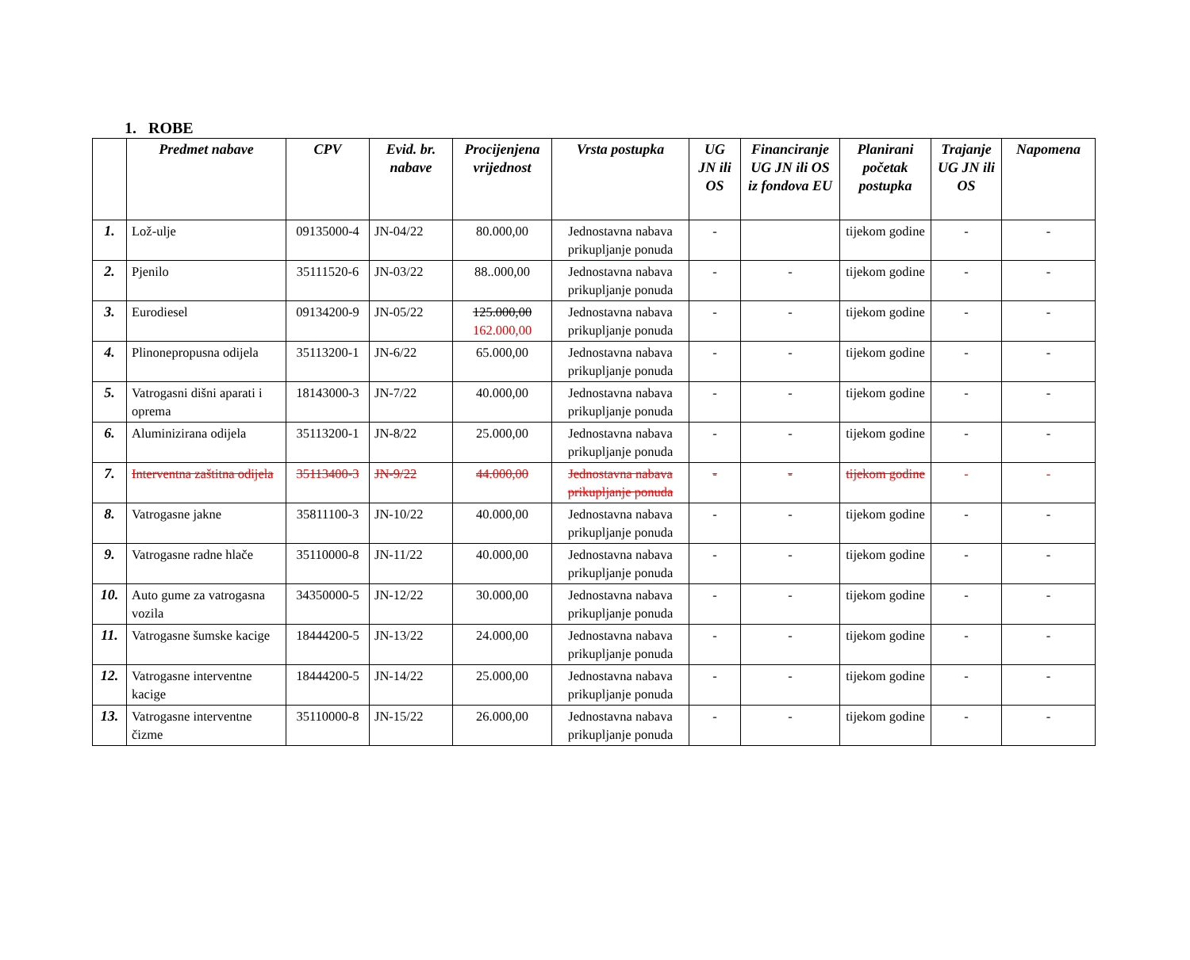1. ROBE
| | Predmet nabave | CPV | Evid. br. nabave | Procijenjena vrijednost | Vrsta postupka | UG JN ili OS | Financiranje UG JN ili OS iz fondova EU | Planirani početak postupka | Trajanje UG JN ili OS | Napomena |
| --- | --- | --- | --- | --- | --- | --- | --- | --- | --- | --- |
| 1. | Lož-ulje | 09135000-4 | JN-04/22 | 80.000,00 | Jednostavna nabava prikupljanje ponuda | - | | tijekom godine | - | - |
| 2. | Pjenilo | 35111520-6 | JN-03/22 | 88..000,00 | Jednostavna nabava prikupljanje ponuda | - | - | tijekom godine | - | - |
| 3. | Eurodiesel | 09134200-9 | JN-05/22 | 125.000,00 162.000,00 | Jednostavna nabava prikupljanje ponuda | - | - | tijekom godine | - | - |
| 4. | Plinonepropusna odijela | 35113200-1 | JN-6/22 | 65.000,00 | Jednostavna nabava prikupljanje ponuda | - | - | tijekom godine | - | - |
| 5. | Vatrogasni dišni aparati i oprema | 18143000-3 | JN-7/22 | 40.000,00 | Jednostavna nabava prikupljanje ponuda | - | - | tijekom godine | - | - |
| 6. | Aluminizirana odijela | 35113200-1 | JN-8/22 | 25.000,00 | Jednostavna nabava prikupljanje ponuda | - | - | tijekom godine | - | - |
| 7. | Interventna zaštitna odijela | 35113400-3 | JN-9/22 | 44.000,00 | Jednostavna nabava prikupljanje ponuda | - | - | tijekom godine | - | - |
| 8. | Vatrogasne jakne | 35811100-3 | JN-10/22 | 40.000,00 | Jednostavna nabava prikupljanje ponuda | - | - | tijekom godine | - | - |
| 9. | Vatrogasne radne hlače | 35110000-8 | JN-11/22 | 40.000,00 | Jednostavna nabava prikupljanje ponuda | - | - | tijekom godine | - | - |
| 10. | Auto gume za vatrogasna vozila | 34350000-5 | JN-12/22 | 30.000,00 | Jednostavna nabava prikupljanje ponuda | - | - | tijekom godine | - | - |
| 11. | Vatrogasne šumske kacige | 18444200-5 | JN-13/22 | 24.000,00 | Jednostavna nabava prikupljanje ponuda | - | - | tijekom godine | - | - |
| 12. | Vatrogasne interventne kacige | 18444200-5 | JN-14/22 | 25.000,00 | Jednostavna nabava prikupljanje ponuda | - | - | tijekom godine | - | - |
| 13. | Vatrogasne interventne čizme | 35110000-8 | JN-15/22 | 26.000,00 | Jednostavna nabava prikupljanje ponuda | - | - | tijekom godine | - | - |